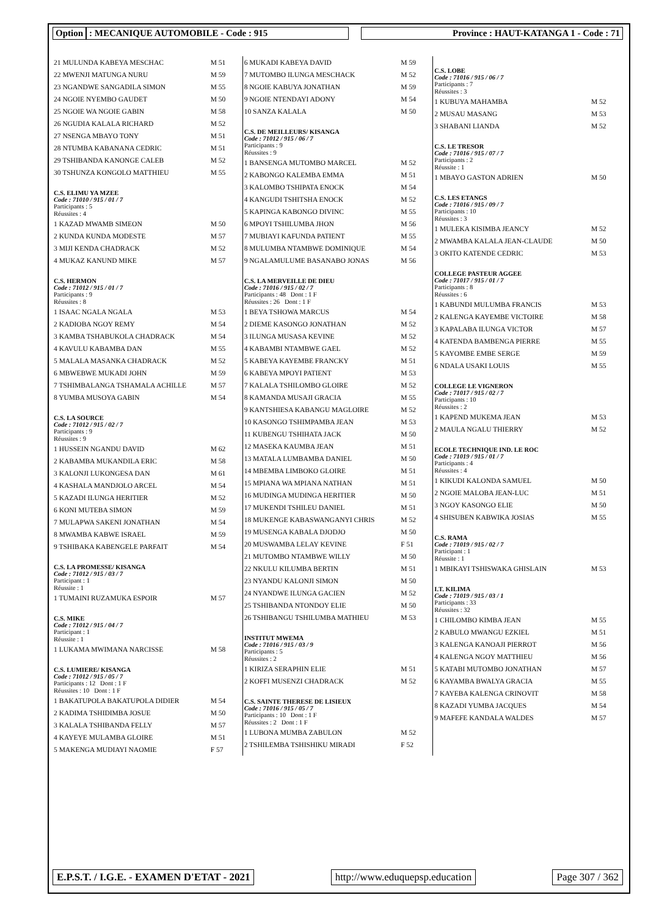Option : MECANIQUE AUTOMOBILE - Code : 915
Province : HAUT-KATANGA 1 - Code : 71
| 21 MULUNDA KABEYA MESCHAC | M 51 |
| 22 MWENJI MATUNGA NURU | M 59 |
| 23 NGANDWE SANGADILA SIMON | M 55 |
| 24 NGOIE NYEMBO GAUDET | M 50 |
| 25 NGOIE WA NGOIE GABIN | M 58 |
| 26 NGUDIA KALALA RICHARD | M 52 |
| 27 NSENGA MBAYO TONY | M 51 |
| 28 NTUMBA KABANANA CEDRIC | M 51 |
| 29 TSHIBANDA KANONGE CALEB | M 52 |
| 30 TSHUNZA KONGOLO MATTHIEU | M 55 |
C.S. ELIMU YA MZEE
Code : 71010 / 915 / 01 / 7
Participants : 5
Réussites : 4
| 1 KAZAD MWAMB SIMEON | M 50 |
| 2 KUNDA KUNDA MODESTE | M 57 |
| 3 MIJI KENDA CHADRACK | M 52 |
| 4 MUKAZ KANUND MIKE | M 57 |
C.S. HERMON
Code : 71012 / 915 / 01 / 7
Participants : 9
Réussites : 8
| 1 ISAAC NGALA NGALA | M 53 |
| 2 KADIOBA NGOY REMY | M 54 |
| 3 KAMBA TSHABUKOLA CHADRACK | M 54 |
| 4 KAVULU KABAMBA DAN | M 55 |
| 5 MALALA MASANKA CHADRACK | M 52 |
| 6 MBWEBWE MUKADI JOHN | M 59 |
| 7 TSHIMBALANGA TSHAMALA ACHILLE | M 57 |
| 8 YUMBA MUSOYA GABIN | M 54 |
C.S. LA SOURCE
Code : 71012 / 915 / 02 / 7
Participants : 9
Réussites : 9
| 1 HUSSEIN NGANDU DAVID | M 62 |
| 2 KABAMBA MUKANDILA ERIC | M 58 |
| 3 KALONJI LUKONGESA DAN | M 61 |
| 4 KASHALA MANDJOLO ARCEL | M 54 |
| 5 KAZADI ILUNGA HERITIER | M 52 |
| 6 KONI MUTEBA SIMON | M 59 |
| 7 MULAPWA SAKENI JONATHAN | M 54 |
| 8 MWAMBA KABWE ISRAEL | M 59 |
| 9 TSHIBAKA KABENGELE PARFAIT | M 54 |
C.S. LA PROMESSE/ KISANGA
Code : 71012 / 915 / 03 / 7
Participant : 1
Réussite : 1
| 1 TUMAINI RUZAMUKA ESPOIR | M 57 |
C.S. MIKE
Code : 71012 / 915 / 04 / 7
Participant : 1
Réussite : 1
| 1 LUKAMA MWIMANA NARCISSE | M 58 |
C.S. LUMIERE/ KISANGA
Code : 71012 / 915 / 05 / 7
Participants : 12 Dont : 1 F
Réussites : 10 Dont : 1 F
| 1 BAKATUPOLA BAKATUPOLA DIDIER | M 54 |
| 2 KADIMA TSHIDIMBA JOSUE | M 50 |
| 3 KALALA TSHIBANDA FELLY | M 57 |
| 4 KAYEYE MULAMBA GLOIRE | M 51 |
| 5 MAKENGA MUDIAYI NAOMIE | F 57 |
| 6 MUKADI KABEYA DAVID | M 59 |
| 7 MUTOMBO ILUNGA MESCHACK | M 52 |
| 8 NGOIE KABUYA JONATHAN | M 59 |
| 9 NGOIE NTENDAYI ADONY | M 54 |
| 10 SANZA KALALA | M 50 |
C.S. DE MEILLEURS/ KISANGA
Code : 71012 / 915 / 06 / 7
Participants : 9
Réussites : 9
| 1 BANSENGA MUTOMBO MARCEL | M 52 |
| 2 KABONGO KALEMBA EMMA | M 51 |
| 3 KALOMBO TSHIPATA ENOCK | M 54 |
| 4 KANGUDI TSHITSHA ENOCK | M 52 |
| 5 KAPINGA KABONGO DIVINC | M 55 |
| 6 MPOYI TSHILUMBA JHON | M 56 |
| 7 MUBIAYI KAFUNDA PATIENT | M 55 |
| 8 MULUMBA NTAMBWE DOMINIQUE | M 54 |
| 9 NGALAMULUME BASANABO JONAS | M 56 |
C.S. LA MERVEILLE DE DIEU
Code : 71016 / 915 / 02 / 7
Participants : 48 Dont : 1 F
Réussites : 26 Dont : 1 F
| 1 BEYA TSHOWA MARCUS | M 54 |
| 2 DIEME KASONGO JONATHAN | M 52 |
| 3 ILUNGA MUSASA KEVINE | M 52 |
| 4 KABAMBI NTAMBWE GAEL | M 52 |
| 5 KABEYA KAYEMBE FRANCKY | M 51 |
| 6 KABEYA MPOYI PATIENT | M 53 |
| 7 KALALA TSHILOMBO GLOIRE | M 52 |
| 8 KAMANDA MUSAJI GRACIA | M 55 |
| 9 KANTSHIESA KABANGU MAGLOIRE | M 52 |
| 10 KASONGO TSHIMPAMBA JEAN | M 53 |
| 11 KUBENGU TSHIHATA JACK | M 50 |
| 12 MASEKA KAUMBA JEAN | M 51 |
| 13 MATALA LUMBAMBA DANIEL | M 50 |
| 14 MBEMBA LIMBOKO GLOIRE | M 51 |
| 15 MPIANA WA MPIANA NATHAN | M 51 |
| 16 MUDINGA MUDINGA HERITIER | M 50 |
| 17 MUKENDI TSHILEU DANIEL | M 51 |
| 18 MUKENGE KABASWANGANYI CHRIS | M 52 |
| 19 MUSENGA KABALA DJODJO | M 50 |
| 20 MUSWAMBA LELAY KEVINE | F 51 |
| 21 MUTOMBO NTAMBWE WILLY | M 50 |
| 22 NKULU KILUMBA BERTIN | M 51 |
| 23 NYANDU KALONJI SIMON | M 50 |
| 24 NYANDWE ILUNGA GACIEN | M 52 |
| 25 TSHIBANDA NTONDOY ELIE | M 50 |
| 26 TSHIBANGU TSHILUMBA MATHIEU | M 53 |
INSTITUT MWEMA
Code : 71016 / 915 / 03 / 9
Participants : 5
Réussites : 2
| 1 KIRIZA SERAPHIN ELIE | M 51 |
| 2 KOFFI MUSENZI CHADRACK | M 52 |
C.S. SAINTE THERESE DE LISIEUX
Code : 71016 / 915 / 05 / 7
Participants : 10 Dont : 1 F
Réussites : 2 Dont : 1 F
| 1 LUBONA MUMBA ZABULON | M 52 |
| 2 TSHILEMBA TSHISHIKU MIRADI | F 52 |
C.S. LOBE
Code : 71016 / 915 / 06 / 7
Participants : 7
Réussites : 3
| 1 KUBUYA MAHAMBA | M 52 |
| 2 MUSAU MASANG | M 53 |
| 3 SHABANI LIANDA | M 52 |
C.S. LE TRESOR
Code : 71016 / 915 / 07 / 7
Participants : 2
Réussite : 1
| 1 MBAYO GASTON ADRIEN | M 50 |
C.S. LES ETANGS
Code : 71016 / 915 / 09 / 7
Participants : 10
Réussites : 3
| 1 MULEKA KISIMBA JEANCY | M 52 |
| 2 MWAMBA KALALA JEAN-CLAUDE | M 50 |
| 3 OKITO KATENDE CEDRIC | M 53 |
COLLEGE PASTEUR AGGEE
Code : 71017 / 915 / 01 / 7
Participants : 8
Réussites : 6
| 1 KABUNDI MULUMBA FRANCIS | M 53 |
| 2 KALENGA KAYEMBE VICTOIRE | M 58 |
| 3 KAPALABA ILUNGA VICTOR | M 57 |
| 4 KATENDA BAMBENGA PIERRE | M 55 |
| 5 KAYOMBE EMBE SERGE | M 59 |
| 6 NDALA USAKI LOUIS | M 55 |
COLLEGE LE VIGNERON
Code : 71017 / 915 / 02 / 7
Participants : 10
Réussites : 2
| 1 KAPEND MUKEMA JEAN | M 53 |
| 2 MAULA NGALU THIERRY | M 52 |
ECOLE TECHNIQUE IND. LE ROC
Code : 71019 / 915 / 01 / 7
Participants : 4
Réussites : 4
| 1 KIKUDI KALONDA SAMUEL | M 50 |
| 2 NGOIE MALOBA JEAN-LUC | M 51 |
| 3 NGOY KASONGO ELIE | M 50 |
| 4 SHISUBEN KABWIKA JOSIAS | M 55 |
C.S. RAMA
Code : 71019 / 915 / 02 / 7
Participant : 1
Réussite : 1
| 1 MBIKAYI TSHISWAKA GHISLAIN | M 53 |
I.T. KILIMA
Code : 71019 / 915 / 03 / 1
Participants : 33
Réussites : 32
| 1 CHILOMBO KIMBA JEAN | M 55 |
| 2 KABULO MWANGU EZKIEL | M 51 |
| 3 KALENGA KANOAJI PIERROT | M 56 |
| 4 KALENGA NGOY MATTHIEU | M 56 |
| 5 KATABI MUTOMBO JONATHAN | M 57 |
| 6 KAYAMBA BWALYA GRACIA | M 55 |
| 7 KAYEBA KALENGA CRINOVIT | M 58 |
| 8 KAZADI YUMBA JACQUES | M 54 |
| 9 MAFEFE KANDALA WALDES | M 57 |
E.P.S.T. / I.G.E. - EXAMEN D'ETAT - 2021
http://www.eduquepsp.education Page 307 / 362